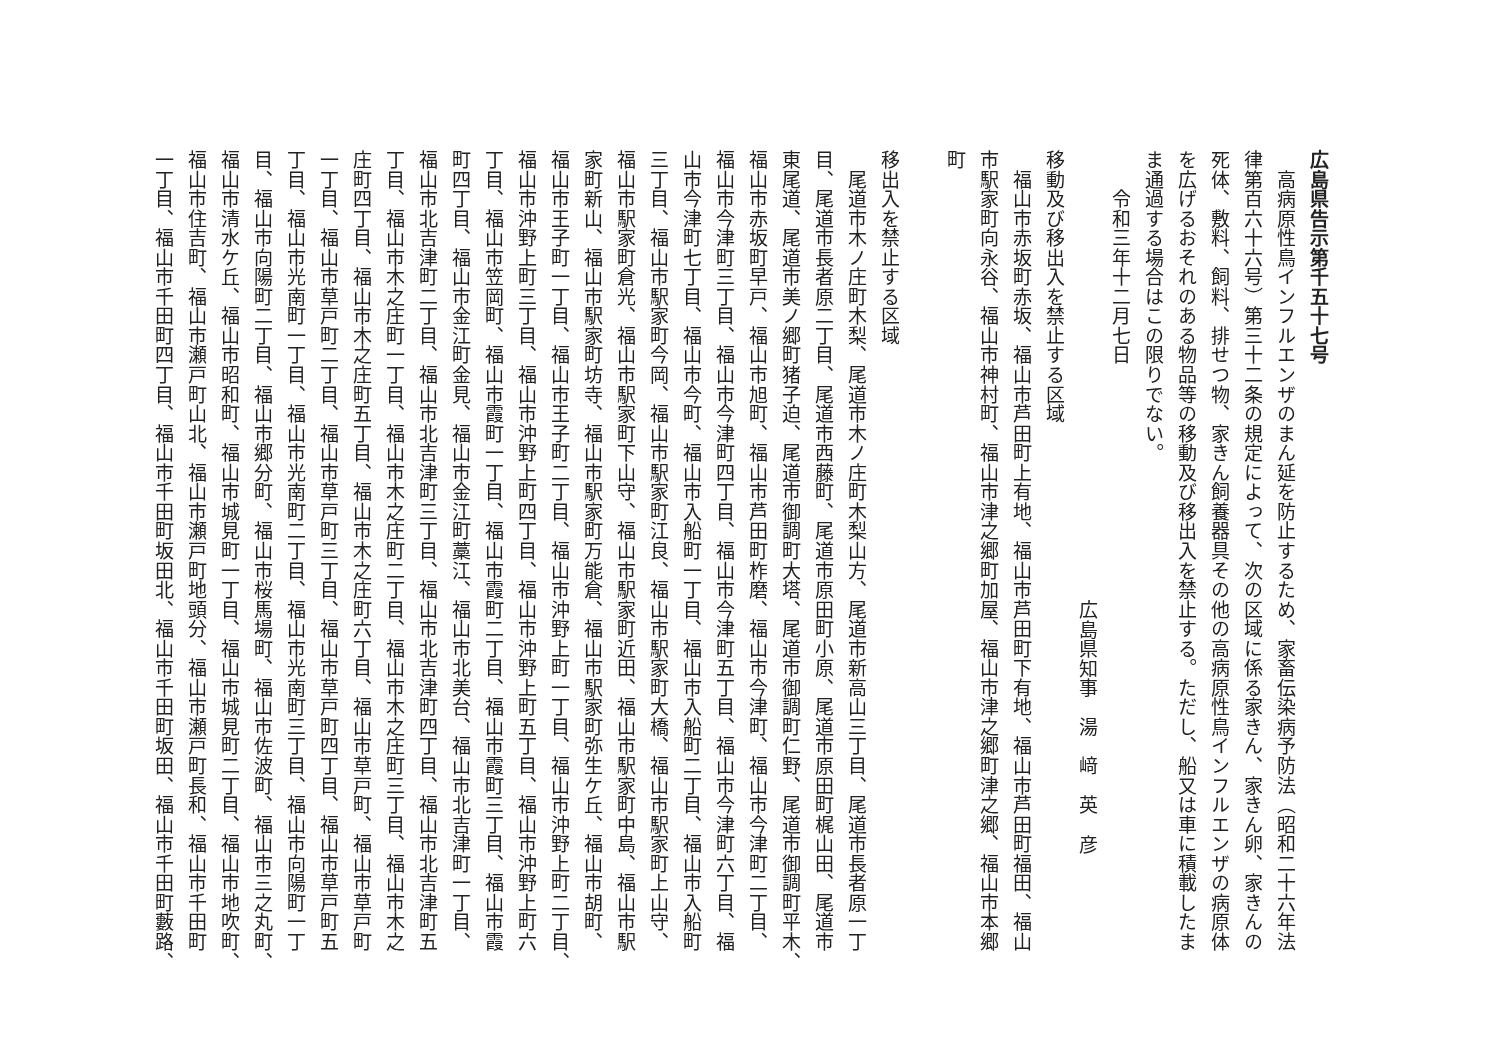広島県告示第千五十七号
　高病原性鳥インフルエンザのまん延を防止するため、家畜伝染病予防法（昭和二十六年法
律第百六十六号）第三十二条の規定によって、次の区域に係る家きん、家きん卵、家きんの
死体、敷料、飼料、排せつ物、家きん飼養器具その他の高病原性鳥インフルエンザの病原体
を広げるおそれのある物品等の移動及び移出入を禁止する。ただし、船又は車に積載したま
ま通過する場合はこの限りでない。
　　令和三年十二月七日
広島県知事　湯　﨑　英　彦
移動及び移出入を禁止する区域
　福山市赤坂町赤坂、福山市芦田町上有地、福山市芦田町下有地、福山市芦田町福田、福山
市駅家町向永谷、福山市神村町、福山市津之郷町加屋、福山市津之郷町津之郷、福山市本郷
町
移出入を禁止する区域
　尾道市木ノ庄町木梨、尾道市木ノ庄町木梨山方、尾道市新高山三丁目、尾道市長者原一丁
目、尾道市長者原二丁目、尾道市西藤町、尾道市原田町小原、尾道市原田町梶山田、尾道市
東尾道、尾道市美ノ郷町猪子迫、尾道市御調町大塔、尾道市御調町仁野、尾道市御調町平木、
福山市赤坂町早戸、福山市旭町、福山市芦田町柞磨、福山市今津町、福山市今津町二丁目、
福山市今津町三丁目、福山市今津町四丁目、福山市今津町五丁目、福山市今津町六丁目、福
山市今津町七丁目、福山市今町、福山市入船町一丁目、福山市入船町二丁目、福山市入船町
三丁目、福山市駅家町今岡、福山市駅家町江良、福山市駅家町大橋、福山市駅家町上山守、
福山市駅家町倉光、福山市駅家町下山守、福山市駅家町近田、福山市駅家町中島、福山市駅
家町新山、福山市駅家町坊寺、福山市駅家町万能倉、福山市駅家町弥生ケ丘、福山市胡町、
福山市王子町一丁目、福山市王子町二丁目、福山市沖野上町一丁目、福山市沖野上町二丁目、
福山市沖野上町三丁目、福山市沖野上町四丁目、福山市沖野上町五丁目、福山市沖野上町六
丁目、福山市笠岡町、福山市霞町一丁目、福山市霞町二丁目、福山市霞町三丁目、福山市霞
町四丁目、福山市金江町金見、福山市金江町藁江、福山市北美台、福山市北吉津町一丁目、
福山市北吉津町二丁目、福山市北吉津町三丁目、福山市北吉津町四丁目、福山市北吉津町五
丁目、福山市木之庄町一丁目、福山市木之庄町二丁目、福山市木之庄町三丁目、福山市木之
庄町四丁目、福山市木之庄町五丁目、福山市木之庄町六丁目、福山市草戸町、福山市草戸町
一丁目、福山市草戸町二丁目、福山市草戸町三丁目、福山市草戸町四丁目、福山市草戸町五
丁目、福山市光南町一丁目、福山市光南町二丁目、福山市光南町三丁目、福山市向陽町一丁
目、福山市向陽町二丁目、福山市郷分町、福山市桜馬場町、福山市佐波町、福山市三之丸町、
福山市清水ケ丘、福山市昭和町、福山市城見町一丁目、福山市城見町二丁目、福山市地吹町、
福山市住吉町、福山市瀬戸町山北、福山市瀬戸町地頭分、福山市瀬戸町長和、福山市千田町
一丁目、福山市千田町四丁目、福山市千田町坂田北、福山市千田町坂田、福山市千田町藪路、